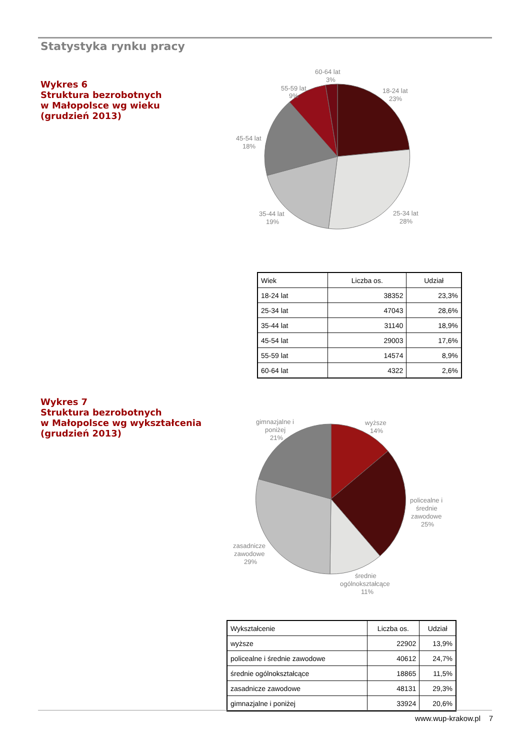Statystyka rynku pracy
Wykres 6
Struktura bezrobotnych
w Małopolsce wg wieku
(grudzień 2013)
60-64 lat
3%
55-59 lat
9%
18-24 lat
23%
45-54 lat
18%
35-44 lat
19%
25-34 lat
28%
| Wiek | Liczba os. | Udział |
| --- | --- | --- |
| 18-24 lat | 38352 | 23,3% |
| 25-34 lat | 47043 | 28,6% |
| 35-44 lat | 31140 | 18,9% |
| 45-54 lat | 29003 | 17,6% |
| 55-59 lat | 14574 | 8,9% |
| 60-64 lat | 4322 | 2,6% |
Wykres 7
Struktura bezrobotnych
w Małopolsce wg wykształcenia
(grudzień 2013)
gimnazjalne i
poniżej
21%
wyższe
14%
policealne i
średnie
zawodowe
25%
zasadnicze
zawodowe
29%
średnie
ogólnokształcące
11%
| Wykształcenie | Liczba os. | Udział |
| --- | --- | --- |
| wyższe | 22902 | 13,9% |
| policealne i średnie zawodowe | 40612 | 24,7% |
| średnie ogólnokształcące | 18865 | 11,5% |
| zasadnicze zawodowe | 48131 | 29,3% |
| gimnazjalne i poniżej | 33924 | 20,6% |
www.wup-krakow.pl 7